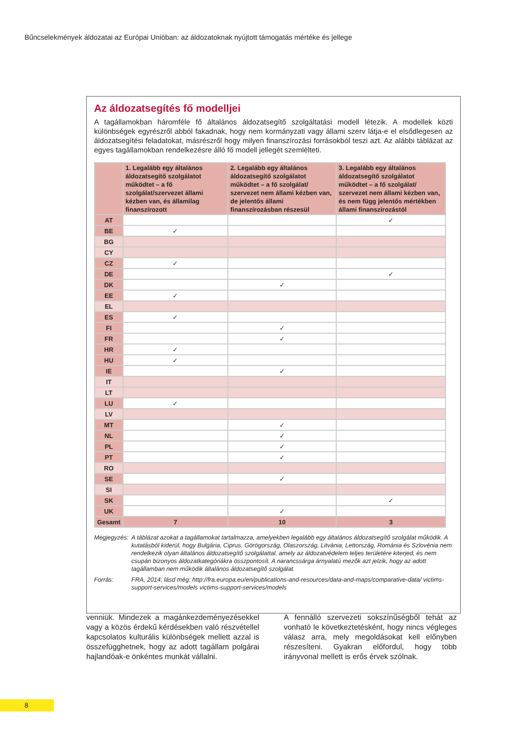Bűncselekmények áldozatai az Európai Unióban: az áldozatoknak nyújtott támogatás mértéke és jellege
Az áldozatsegítés fő modelljei
A tagállamokban háromféle fő általános áldozatsegítő szolgáltatási modell létezik. A modellek közti különbségek egyrészről abból fakadnak, hogy nem kormányzati vagy állami szerv látja-e el elsődlegesen az áldozatsegítési feladatokat, másrészről hogy milyen finanszírozási forrásokból teszi azt. Az alábbi táblázat az egyes tagállamokban rendelkezésre álló fő modell jellegét szemlélteti.
| | 1. Legalább egy általános áldozatsegítő szolgálatot működtet – a fő szolgálat/szervezet állami kézben van, és államilag finanszírozott | 2. Legalább egy általános áldozatsegítő szolgálatot működtet – a fő szolgálat/ szervezet nem állami kézben van, de jelentős állami finanszírozásban részesül | 3. Legalább egy általános áldozatsegítő szolgálatot működtet – a fő szolgálat/ szervezet nem állami kézben van, és nem függ jelentős mértékben állami finanszírozástól |
| --- | --- | --- | --- |
| AT | | | ✓ |
| BE | ✓ | | |
| BG | | | |
| CY | | | |
| CZ | ✓ | | |
| DE | | | ✓ |
| DK | | ✓ | |
| EE | ✓ | | |
| EL | | | |
| ES | ✓ | | |
| FI | | ✓ | |
| FR | | ✓ | |
| HR | ✓ | | |
| HU | ✓ | | |
| IE | | ✓ | |
| IT | | | |
| LT | | | |
| LU | ✓ | | |
| LV | | | |
| MT | | ✓ | |
| NL | | ✓ | |
| PL | | ✓ | |
| PT | | ✓ | |
| RO | | | |
| SE | | ✓ | |
| SI | | | |
| SK | | | ✓ |
| UK | | ✓ | |
| Gesamt | 7 | 10 | 3 |
Megjegyzés: A táblázat azokat a tagállamokat tartalmazza, amelyekben legalább egy általános áldozatsegítő szolgálat működik. A kutatásból kiderül, hogy Bulgária, Ciprus, Görögország, Olaszország, Litvánia, Lettország, Románia és Szlovénia nem rendelkezik olyan általános áldozatsegítő szolgálattal, amely az áldozatvédelem teljes területére kiterjed, és nem csupán bizonyos áldozatkategóriákra összpontosít. A narancssárga árnyalatú mezők azt jelzik, hogy az adott tagállamban nem működik általános áldozatsegítő szolgálat.
Forrás: FRA, 2014; lásd még: http://fra.europa.eu/en/publications-and-resources/data-and-maps/comparative-data/ victims-support-services/models victims-support-services/models
venniük. Mindezek a magánkezdeményezésekkel vagy a közös érdekű kérdésekben való részvétellel kapcsolatos kulturális különbségek mellett azzal is összefügghetnek, hogy az adott tagállam polgárai hajlandóak-e önkéntes munkát vállalni.
A fennálló szervezeti sokszínűségből tehát az vonható le következtetésként, hogy nincs végleges válasz arra, mely megoldásokat kell előnyben részesíteni. Gyakran előfordul, hogy több irányvonal mellett is erős érvek szólnak.
8